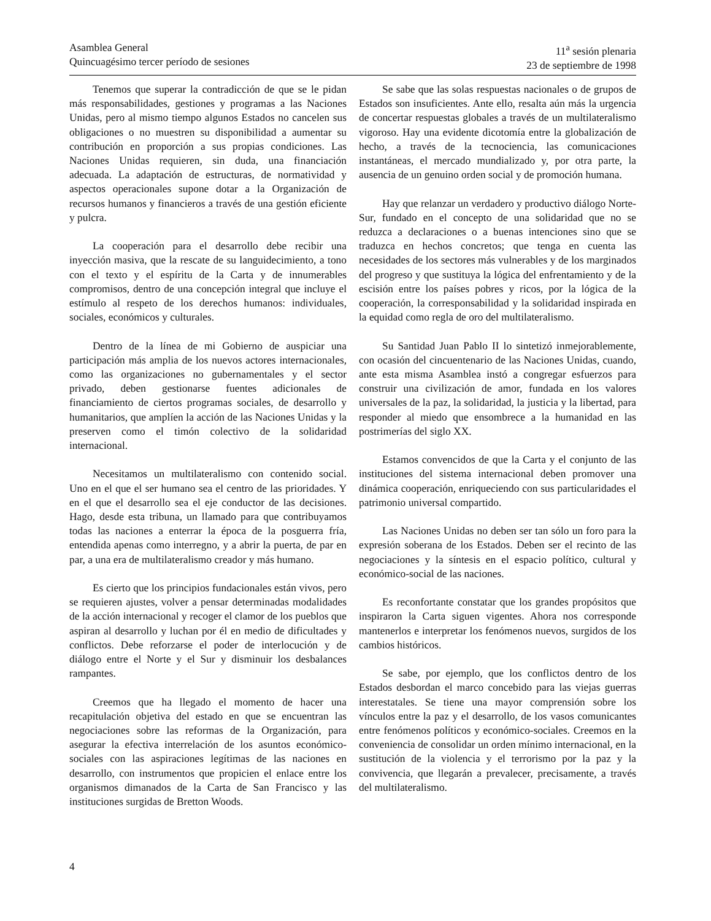Asamblea General
Quincuagésimo tercer período de sesiones
11<sup>a</sup> sesión plenaria
23 de septiembre de 1998
Tenemos que superar la contradicción de que se le pidan más responsabilidades, gestiones y programas a las Naciones Unidas, pero al mismo tiempo algunos Estados no cancelen sus obligaciones o no muestren su disponibilidad a aumentar su contribución en proporción a sus propias condiciones. Las Naciones Unidas requieren, sin duda, una financiación adecuada. La adaptación de estructuras, de normatividad y aspectos operacionales supone dotar a la Organización de recursos humanos y financieros a través de una gestión eficiente y pulcra.
La cooperación para el desarrollo debe recibir una inyección masiva, que la rescate de su languidecimiento, a tono con el texto y el espíritu de la Carta y de innumerables compromisos, dentro de una concepción integral que incluye el estímulo al respeto de los derechos humanos: individuales, sociales, económicos y culturales.
Dentro de la línea de mi Gobierno de auspiciar una participación más amplia de los nuevos actores internacionales, como las organizaciones no gubernamentales y el sector privado, deben gestionarse fuentes adicionales de financiamiento de ciertos programas sociales, de desarrollo y humanitarios, que amplíen la acción de las Naciones Unidas y la preserven como el timón colectivo de la solidaridad internacional.
Necesitamos un multilateralismo con contenido social. Uno en el que el ser humano sea el centro de las prioridades. Y en el que el desarrollo sea el eje conductor de las decisiones. Hago, desde esta tribuna, un llamado para que contribuyamos todas las naciones a enterrar la época de la posguerra fría, entendida apenas como interregno, y a abrir la puerta, de par en par, a una era de multilateralismo creador y más humano.
Es cierto que los principios fundacionales están vivos, pero se requieren ajustes, volver a pensar determinadas modalidades de la acción internacional y recoger el clamor de los pueblos que aspiran al desarrollo y luchan por él en medio de dificultades y conflictos. Debe reforzarse el poder de interlocución y de diálogo entre el Norte y el Sur y disminuir los desbalances rampantes.
Creemos que ha llegado el momento de hacer una recapitulación objetiva del estado en que se encuentran las negociaciones sobre las reformas de la Organización, para asegurar la efectiva interrelación de los asuntos económico-sociales con las aspiraciones legítimas de las naciones en desarrollo, con instrumentos que propicien el enlace entre los organismos dimanados de la Carta de San Francisco y las instituciones surgidas de Bretton Woods.
Se sabe que las solas respuestas nacionales o de grupos de Estados son insuficientes. Ante ello, resalta aún más la urgencia de concertar respuestas globales a través de un multilateralismo vigoroso. Hay una evidente dicotomía entre la globalización de hecho, a través de la tecnociencia, las comunicaciones instantáneas, el mercado mundializado y, por otra parte, la ausencia de un genuino orden social y de promoción humana.
Hay que relanzar un verdadero y productivo diálogo Norte-Sur, fundado en el concepto de una solidaridad que no se reduzca a declaraciones o a buenas intenciones sino que se traduzca en hechos concretos; que tenga en cuenta las necesidades de los sectores más vulnerables y de los marginados del progreso y que sustituya la lógica del enfrentamiento y de la escisión entre los países pobres y ricos, por la lógica de la cooperación, la corresponsabilidad y la solidaridad inspirada en la equidad como regla de oro del multilateralismo.
Su Santidad Juan Pablo II lo sintetizó inmejorablemente, con ocasión del cincuentenario de las Naciones Unidas, cuando, ante esta misma Asamblea instó a congregar esfuerzos para construir una civilización de amor, fundada en los valores universales de la paz, la solidaridad, la justicia y la libertad, para responder al miedo que ensombrece a la humanidad en las postrimerías del siglo XX.
Estamos convencidos de que la Carta y el conjunto de las instituciones del sistema internacional deben promover una dinámica cooperación, enriqueciendo con sus particularidades el patrimonio universal compartido.
Las Naciones Unidas no deben ser tan sólo un foro para la expresión soberana de los Estados. Deben ser el recinto de las negociaciones y la síntesis en el espacio político, cultural y económico-social de las naciones.
Es reconfortante constatar que los grandes propósitos que inspiraron la Carta siguen vigentes. Ahora nos corresponde mantenerlos e interpretar los fenómenos nuevos, surgidos de los cambios históricos.
Se sabe, por ejemplo, que los conflictos dentro de los Estados desbordan el marco concebido para las viejas guerras interestatales. Se tiene una mayor comprensión sobre los vínculos entre la paz y el desarrollo, de los vasos comunicantes entre fenómenos políticos y económico-sociales. Creemos en la conveniencia de consolidar un orden mínimo internacional, en la sustitución de la violencia y el terrorismo por la paz y la convivencia, que llegarán a prevalecer, precisamente, a través del multilateralismo.
4